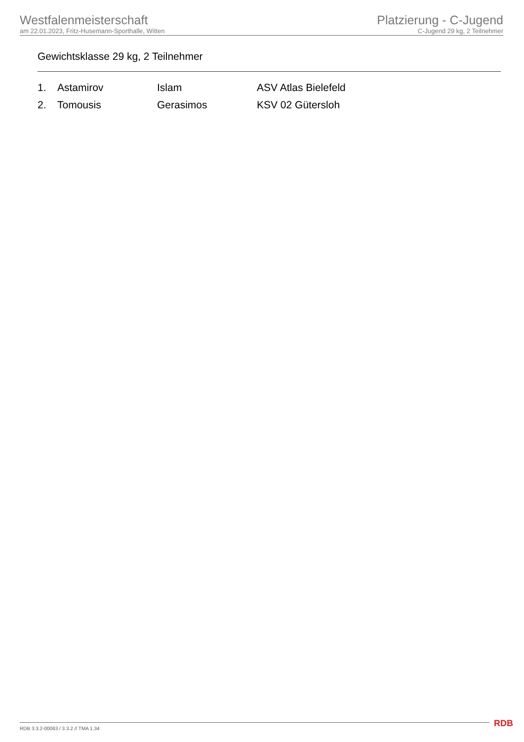Westfalenmeisterschaft
am 22.01.2023, Fritz-Husemann-Sporthalle, Witten
Platzierung - C-Jugend
C-Jugend 29 kg, 2 Teilnehmer
Gewichtsklasse 29 kg, 2 Teilnehmer
| 1. | Astamirov | Islam | ASV Atlas Bielefeld |
| 2. | Tomousis | Gerasimos | KSV 02 Gütersloh |
RDB 3.3.2-00063 / 3.3.2 // TMA 1.34
RDB